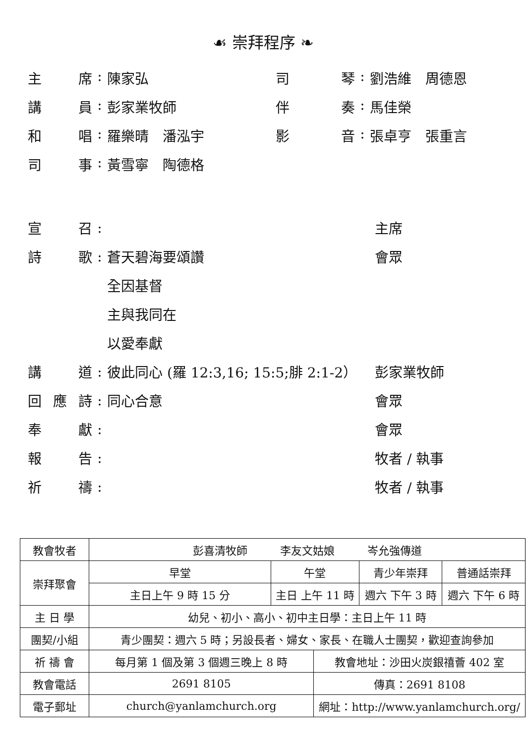☙ 崇拜程序 ❧
主 席 : 陳家弘
司 琴 : 劉浩維　周德恩
講 員 : 彭家業牧師
伴 奏 : 馬佳榮
和 唱 : 羅樂晴　潘泓宇
影 音 : 張卓亨　張重言
司 事 : 黃雪寧　陶德格
宣 召 : 主席
詩 歌 : 蒼天碧海要頌讚 會眾
全因基督
主與我同在
以愛奉獻
講 道 :
彼此同心 (羅 12:3,16; 15:5;腓 2:1-2）
彭家業牧師
回 應 詩 : 同心合意 會眾
奉 獻 : 會眾
報 告 : 牧者 / 執事
祈 禱 : 牧者 / 執事
| 教會牧者 | 彭喜清牧師 李友文姑娘 岑允強傳道 | | | | |
| 崇拜聚會 | 早堂 | 午堂 | | 青少年崇拜 | 普通話崇拜 |
| | 主日上午 9 時 15 分 | 主日 上午 11 時 | | 週六 下午 3 時 | 週六 下午 6 時 |
| 主 日 學 | 幼兒、初小、高小、初中主日學：主日上午 11 時 | | | | |
| 團契/小組 | 青少團契：週六 5 時；另設長者、婦女、家長、在職人士團契，歡迎查詢參加 | | | | |
| 祈 禱 會 | 每月第 1 個及第 3 個週三晚上 8 時 | | 教會地址：沙田火炭銀禧薈 402 室 | | |
| 教會電話 | 2691 8105 | | 傳真：2691 8108 | | |
| 電子郵址 | church@yanlamchurch.org | | 網址：http://www.yanlamchurch.org/ | | |